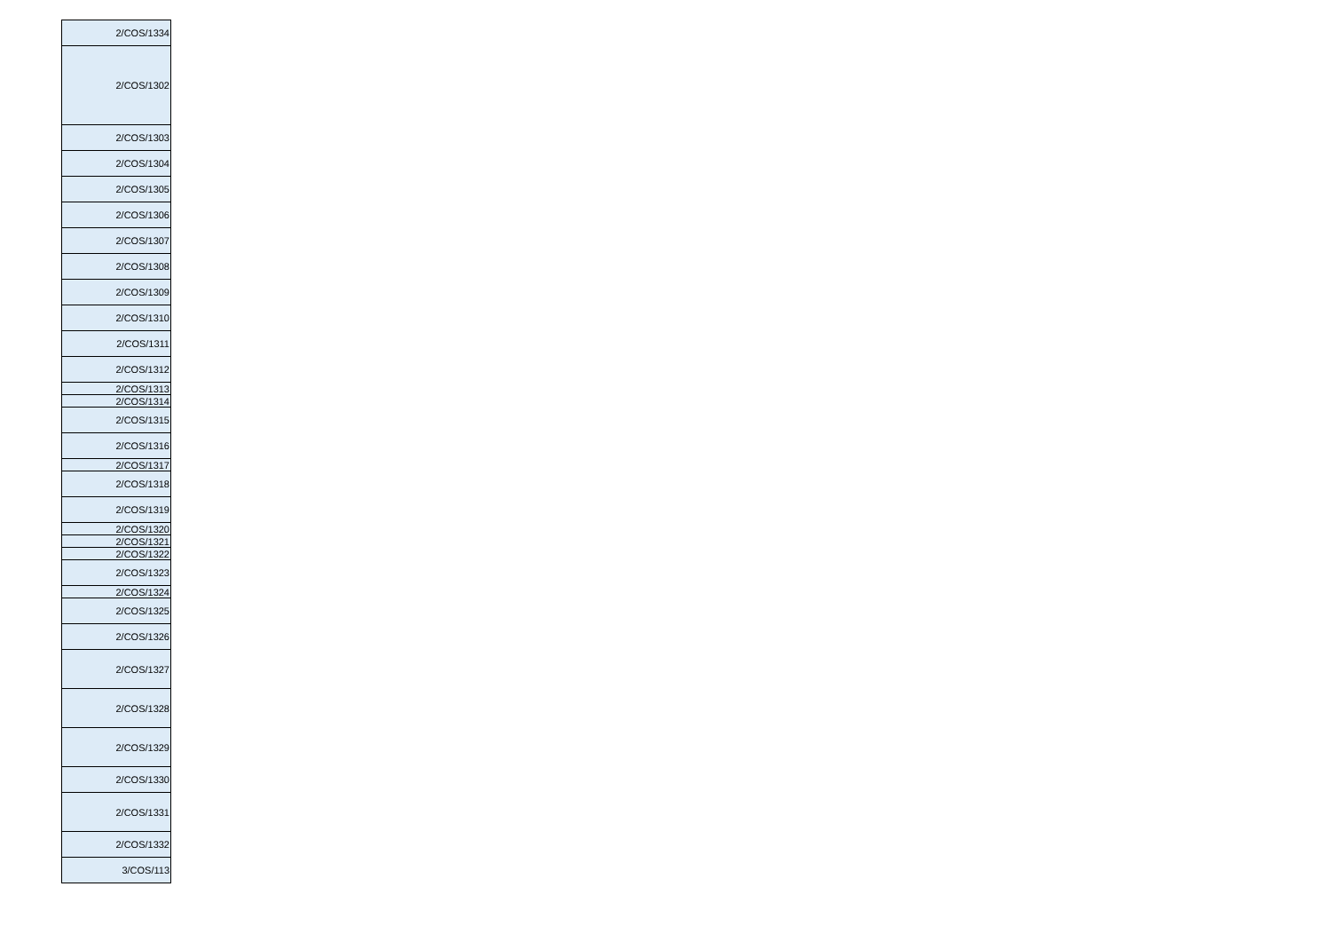| 2/COS/1334 |
| 2/COS/1302 |
| 2/COS/1303 |
| 2/COS/1304 |
| 2/COS/1305 |
| 2/COS/1306 |
| 2/COS/1307 |
| 2/COS/1308 |
| 2/COS/1309 |
| 2/COS/1310 |
| 2/COS/1311 |
| 2/COS/1312 |
| 2/COS/1313 |
| 2/COS/1314 |
| 2/COS/1315 |
| 2/COS/1316 |
| 2/COS/1317 |
| 2/COS/1318 |
| 2/COS/1319 |
| 2/COS/1320 |
| 2/COS/1321 |
| 2/COS/1322 |
| 2/COS/1323 |
| 2/COS/1324 |
| 2/COS/1325 |
| 2/COS/1326 |
| 2/COS/1327 |
| 2/COS/1328 |
| 2/COS/1329 |
| 2/COS/1330 |
| 2/COS/1331 |
| 2/COS/1332 |
| 3/COS/113 |